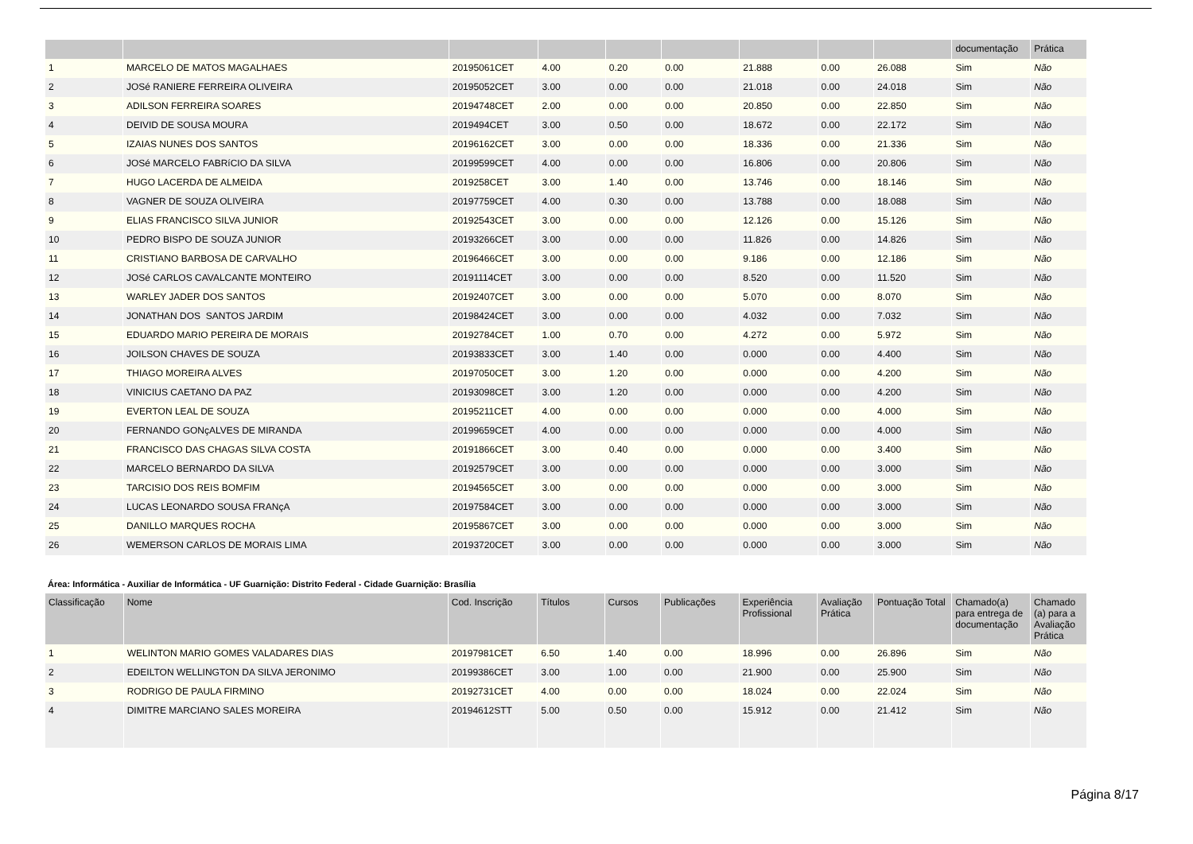| | | | | | | | | | documentação | Prática |
| --- | --- | --- | --- | --- | --- | --- | --- | --- | --- | --- |
| 1 | MARCELO DE MATOS MAGALHAES | 20195061CET | 4.00 | 0.20 | 0.00 | 21.888 | 0.00 | 26.088 | Sim | Não |
| 2 | JOSé RANIERE FERREIRA OLIVEIRA | 20195052CET | 3.00 | 0.00 | 0.00 | 21.018 | 0.00 | 24.018 | Sim | Não |
| 3 | ADILSON FERREIRA SOARES | 20194748CET | 2.00 | 0.00 | 0.00 | 20.850 | 0.00 | 22.850 | Sim | Não |
| 4 | DEIVID DE SOUSA MOURA | 2019494CET | 3.00 | 0.50 | 0.00 | 18.672 | 0.00 | 22.172 | Sim | Não |
| 5 | IZAIAS NUNES DOS SANTOS | 20196162CET | 3.00 | 0.00 | 0.00 | 18.336 | 0.00 | 21.336 | Sim | Não |
| 6 | JOSé MARCELO FABRíCIO DA SILVA | 20199599CET | 4.00 | 0.00 | 0.00 | 16.806 | 0.00 | 20.806 | Sim | Não |
| 7 | HUGO LACERDA DE ALMEIDA | 2019258CET | 3.00 | 1.40 | 0.00 | 13.746 | 0.00 | 18.146 | Sim | Não |
| 8 | VAGNER DE SOUZA OLIVEIRA | 20197759CET | 4.00 | 0.30 | 0.00 | 13.788 | 0.00 | 18.088 | Sim | Não |
| 9 | ELIAS FRANCISCO SILVA JUNIOR | 20192543CET | 3.00 | 0.00 | 0.00 | 12.126 | 0.00 | 15.126 | Sim | Não |
| 10 | PEDRO BISPO DE SOUZA JUNIOR | 20193266CET | 3.00 | 0.00 | 0.00 | 11.826 | 0.00 | 14.826 | Sim | Não |
| 11 | CRISTIANO BARBOSA DE CARVALHO | 20196466CET | 3.00 | 0.00 | 0.00 | 9.186 | 0.00 | 12.186 | Sim | Não |
| 12 | JOSé CARLOS CAVALCANTE MONTEIRO | 20191114CET | 3.00 | 0.00 | 0.00 | 8.520 | 0.00 | 11.520 | Sim | Não |
| 13 | WARLEY JADER DOS SANTOS | 20192407CET | 3.00 | 0.00 | 0.00 | 5.070 | 0.00 | 8.070 | Sim | Não |
| 14 | JONATHAN DOS SANTOS JARDIM | 20198424CET | 3.00 | 0.00 | 0.00 | 4.032 | 0.00 | 7.032 | Sim | Não |
| 15 | EDUARDO MARIO PEREIRA DE MORAIS | 20192784CET | 1.00 | 0.70 | 0.00 | 4.272 | 0.00 | 5.972 | Sim | Não |
| 16 | JOILSON CHAVES DE SOUZA | 20193833CET | 3.00 | 1.40 | 0.00 | 0.000 | 0.00 | 4.400 | Sim | Não |
| 17 | THIAGO MOREIRA ALVES | 20197050CET | 3.00 | 1.20 | 0.00 | 0.000 | 0.00 | 4.200 | Sim | Não |
| 18 | VINICIUS CAETANO DA PAZ | 20193098CET | 3.00 | 1.20 | 0.00 | 0.000 | 0.00 | 4.200 | Sim | Não |
| 19 | EVERTON LEAL DE SOUZA | 20195211CET | 4.00 | 0.00 | 0.00 | 0.000 | 0.00 | 4.000 | Sim | Não |
| 20 | FERNANDO GONçALVES DE MIRANDA | 20199659CET | 4.00 | 0.00 | 0.00 | 0.000 | 0.00 | 4.000 | Sim | Não |
| 21 | FRANCISCO DAS CHAGAS SILVA COSTA | 20191866CET | 3.00 | 0.40 | 0.00 | 0.000 | 0.00 | 3.400 | Sim | Não |
| 22 | MARCELO BERNARDO DA SILVA | 20192579CET | 3.00 | 0.00 | 0.00 | 0.000 | 0.00 | 3.000 | Sim | Não |
| 23 | TARCISIO DOS REIS BOMFIM | 20194565CET | 3.00 | 0.00 | 0.00 | 0.000 | 0.00 | 3.000 | Sim | Não |
| 24 | LUCAS LEONARDO SOUSA FRANçA | 20197584CET | 3.00 | 0.00 | 0.00 | 0.000 | 0.00 | 3.000 | Sim | Não |
| 25 | DANILLO MARQUES ROCHA | 20195867CET | 3.00 | 0.00 | 0.00 | 0.000 | 0.00 | 3.000 | Sim | Não |
| 26 | WEMERSON CARLOS DE MORAIS LIMA | 20193720CET | 3.00 | 0.00 | 0.00 | 0.000 | 0.00 | 3.000 | Sim | Não |
Área: Informática - Auxiliar de Informática - UF Guarnição: Distrito Federal - Cidade Guarnição: Brasília
| Classificação | Nome | Cod. Inscrição | Títulos | Cursos | Publicações | Experiência Profissional | Avaliação Prática | Pontuação Total | Chamado(a) para entrega de documentação | Chamado (a) para a Avaliação Prática |
| --- | --- | --- | --- | --- | --- | --- | --- | --- | --- | --- |
| 1 | WELINTON MARIO GOMES VALADARES DIAS | 20197981CET | 6.50 | 1.40 | 0.00 | 18.996 | 0.00 | 26.896 | Sim | Não |
| 2 | EDEILTON WELLINGTON DA SILVA JERONIMO | 20199386CET | 3.00 | 1.00 | 0.00 | 21.900 | 0.00 | 25.900 | Sim | Não |
| 3 | RODRIGO DE PAULA FIRMINO | 20192731CET | 4.00 | 0.00 | 0.00 | 18.024 | 0.00 | 22.024 | Sim | Não |
| 4 | DIMITRE MARCIANO SALES MOREIRA | 20194612STT | 5.00 | 0.50 | 0.00 | 15.912 | 0.00 | 21.412 | Sim | Não |
Página 8/17